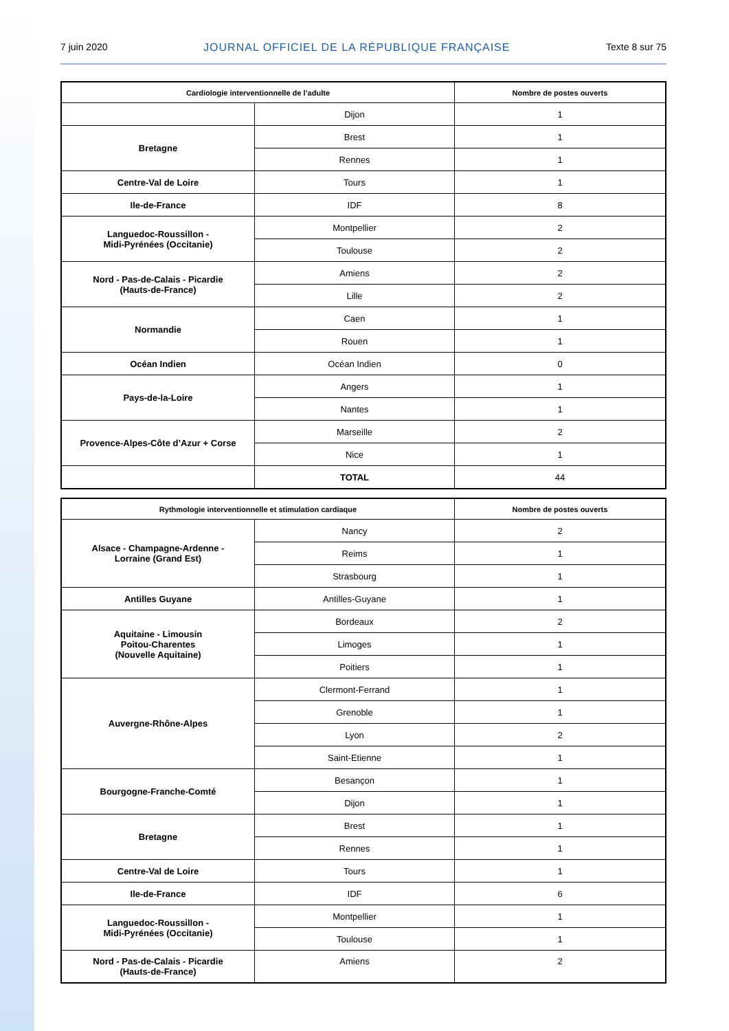7 juin 2020 JOURNAL OFFICIEL DE LA RÉPUBLIQUE FRANÇAISE Texte 8 sur 75
| Cardiologie interventionnelle de l’adulte | | Nombre de postes ouverts |
| --- | --- | --- |
| | Dijon | 1 |
| Bretagne | Brest | 1 |
| | Rennes | 1 |
| Centre-Val de Loire | Tours | 1 |
| Ile-de-France | IDF | 8 |
| Languedoc-Roussillon - Midi-Pyrénées (Occitanie) | Montpellier | 2 |
| | Toulouse | 2 |
| Nord - Pas-de-Calais - Picardie (Hauts-de-France) | Amiens | 2 |
| | Lille | 2 |
| Normandie | Caen | 1 |
| | Rouen | 1 |
| Océan Indien | Océan Indien | 0 |
| Pays-de-la-Loire | Angers | 1 |
| | Nantes | 1 |
| Provence-Alpes-Côte d’Azur + Corse | Marseille | 2 |
| | Nice | 1 |
| | TOTAL | 44 |
| Rythmologie interventionnelle et stimulation cardiaque | | Nombre de postes ouverts |
| --- | --- | --- |
| Alsace - Champagne-Ardenne - Lorraine (Grand Est) | Nancy | 2 |
| | Reims | 1 |
| | Strasbourg | 1 |
| Antilles Guyane | Antilles-Guyane | 1 |
| Aquitaine - Limousin Poitou-Charentes (Nouvelle Aquitaine) | Bordeaux | 2 |
| | Limoges | 1 |
| | Poitiers | 1 |
| Auvergne-Rhône-Alpes | Clermont-Ferrand | 1 |
| | Grenoble | 1 |
| | Lyon | 2 |
| | Saint-Etienne | 1 |
| Bourgogne-Franche-Comté | Besançon | 1 |
| | Dijon | 1 |
| Bretagne | Brest | 1 |
| | Rennes | 1 |
| Centre-Val de Loire | Tours | 1 |
| Ile-de-France | IDF | 6 |
| Languedoc-Roussillon - Midi-Pyrénées (Occitanie) | Montpellier | 1 |
| | Toulouse | 1 |
| Nord - Pas-de-Calais - Picardie (Hauts-de-France) | Amiens | 2 |